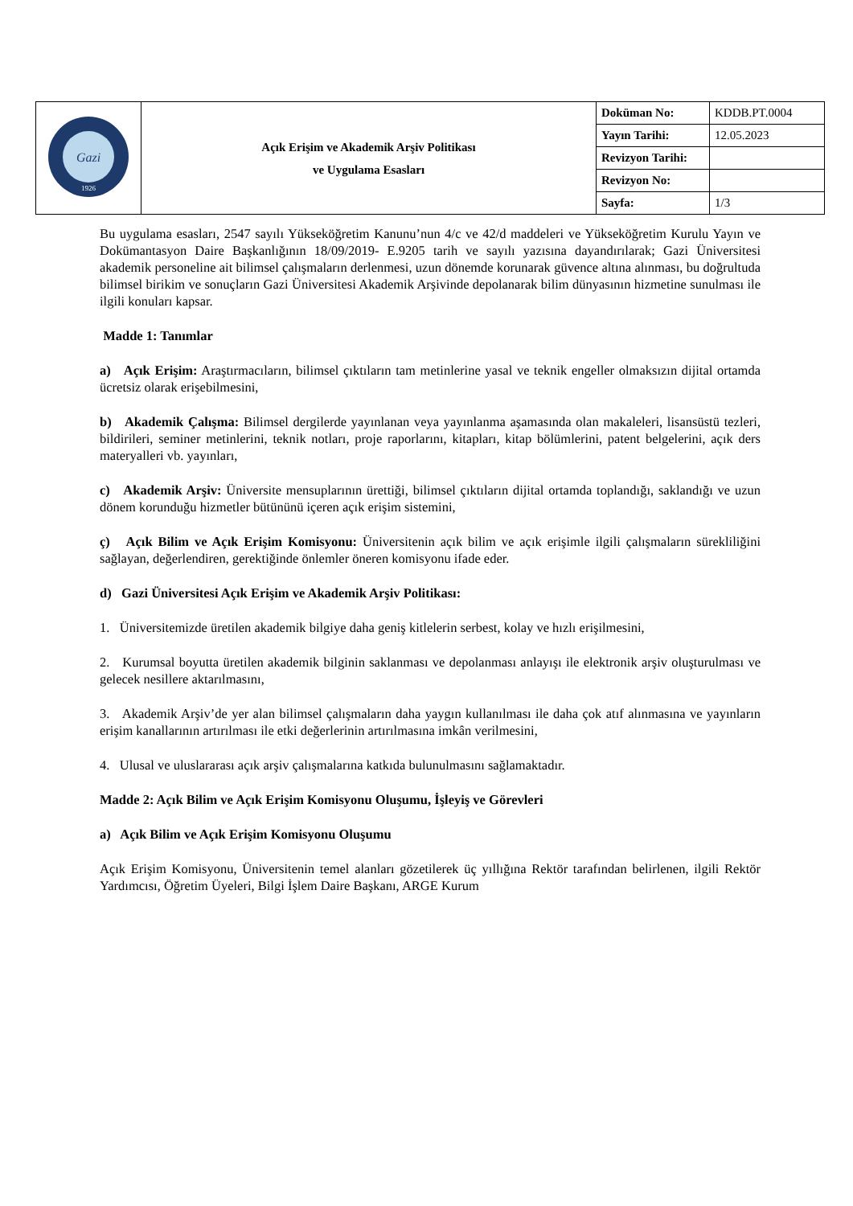| Gazi 1926 | Açık Erişim ve Akademik Arşiv Politikası ve Uygulama Esasları | Doküman No: | KDDB.PT.0004 |
| | | Yayın Tarihi: | 12.05.2023 |
| | | Revizyon Tarihi: | |
| | | Revizyon No: | |
| | | Sayfa: | 1/3 |
Bu uygulama esasları, 2547 sayılı Yükseköğretim Kanunu’nun 4/c ve 42/d maddeleri ve Yükseköğretim Kurulu Yayın ve Dokümantasyon Daire Başkanlığının 18/09/2019- E.9205 tarih ve sayılı yazısına dayandırılarak; Gazi Üniversitesi akademik personeline ait bilimsel çalışmaların derlenmesi, uzun dönemde korunarak güvence altına alınması, bu doğrultuda bilimsel birikim ve sonuçların Gazi Üniversitesi Akademik Arşivinde depolanarak bilim dünyasının hizmetine sunulması ile ilgili konuları kapsar.
Madde 1: Tanımlar
a) Açık Erişim: Araştırmacıların, bilimsel çıktıların tam metinlerine yasal ve teknik engeller olmaksızın dijital ortamda ücretsiz olarak erişebilmesini,
b) Akademik Çalışma: Bilimsel dergilerde yayınlanan veya yayınlanma aşamasında olan makaleleri, lisansüstü tezleri, bildirileri, seminer metinlerini, teknik notları, proje raporlarını, kitapları, kitap bölümlerini, patent belgelerini, açık ders materyalleri vb. yayınları,
c) Akademik Arşiv: Üniversite mensuplarının ürettiği, bilimsel çıktıların dijital ortamda toplandığı, saklandığı ve uzun dönem korunduğu hizmetler bütününü içeren açık erişim sistemini,
ç) Açık Bilim ve Açık Erişim Komisyonu: Üniversitenin açık bilim ve açık erişimle ilgili çalışmaların sürekliliğini sağlayan, değerlendiren, gerektiğinde önlemler öneren komisyonu ifade eder.
d) Gazi Üniversitesi Açık Erişim ve Akademik Arşiv Politikası:
1. Üniversitemizde üretilen akademik bilgiye daha geniş kitlelerin serbest, kolay ve hızlı erişilmesini,
2. Kurumsal boyutta üretilen akademik bilginin saklanması ve depolanması anlayışı ile elektronik arşiv oluşturulması ve gelecek nesillere aktarılmasını,
3. Akademik Arşiv’de yer alan bilimsel çalışmaların daha yaygın kullanılması ile daha çok atıf alınmasına ve yayınların erişim kanallarının artırılması ile etki değerlerinin artırılmasına imkân verilmesini,
4. Ulusal ve uluslararası açık arşiv çalışmalarına katkıda bulunulmasını sağlamaktadır.
Madde 2: Açık Bilim ve Açık Erişim Komisyonu Oluşumu, İşleyiş ve Görevleri
a) Açık Bilim ve Açık Erişim Komisyonu Oluşumu
Açık Erişim Komisyonu, Üniversitenin temel alanları gözetilerek üç yıllığına Rektör tarafından belirlenen, ilgili Rektör Yardımcısı, Öğretim Üyeleri, Bilgi İşlem Daire Başkanı, ARGE Kurum